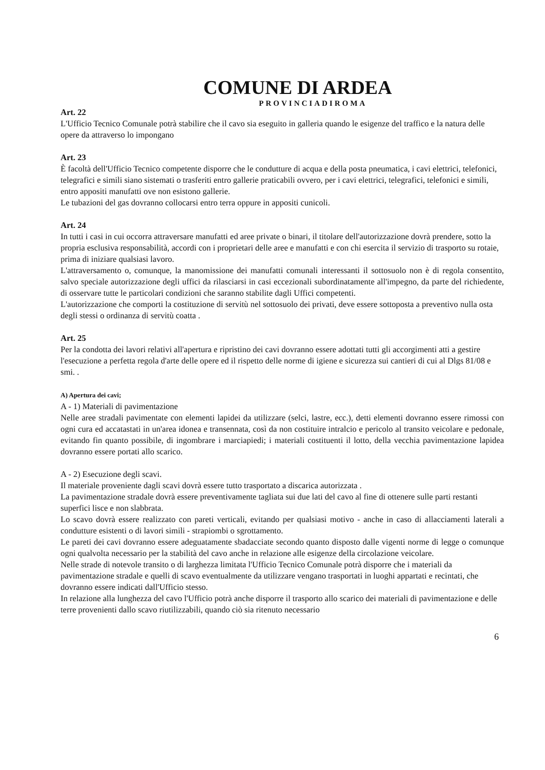COMUNE DI ARDEA
PROVINCIADIROMA
Art. 22
L'Ufficio Tecnico Comunale potrà stabilire che il cavo sia eseguito in galleria quando le esigenze del traffico e la natura delle opere da attraverso lo impongano
Art. 23
È facoltà dell'Ufficio Tecnico competente disporre che le condutture di acqua e della posta pneumatica, i cavi elettrici, telefonici, telegrafici e simili siano sistemati o trasferiti entro gallerie praticabili ovvero, per i cavi elettrici, telegrafici, telefonici e simili, entro appositi manufatti ove non esistono gallerie.
Le tubazioni del gas dovranno collocarsi entro terra oppure in appositi cunicoli.
Art. 24
In tutti i casi in cui occorra attraversare manufatti ed aree private o binari, il titolare dell'autorizzazione dovrà prendere, sotto la propria esclusiva responsabilità, accordi con i proprietari delle aree e manufatti e con chi esercita il servizio di trasporto su rotaie, prima di iniziare qualsiasi lavoro.
L'attraversamento o, comunque, la manomissione dei manufatti comunali interessanti il sottosuolo non è di regola consentito, salvo speciale autorizzazione degli uffici da rilasciarsi in casi eccezionali subordinatamente all'impegno, da parte del richiedente, di osservare tutte le particolari condizioni che saranno stabilite dagli Uffici competenti.
L'autorizzazione che comporti la costituzione di servitù nel sottosuolo dei privati, deve essere sottoposta a preventivo nulla osta degli stessi o ordinanza di servitù coatta .
Art. 25
Per la condotta dei lavori relativi all'apertura e ripristino dei cavi dovranno essere adottati tutti gli accorgimenti atti a gestire l'esecuzione a perfetta regola d'arte delle opere ed il rispetto delle norme di igiene e sicurezza sui cantieri di cui al Dlgs 81/08 e smi. .
A) Apertura dei cavi;
A - 1) Materiali di pavimentazione
Nelle aree stradali pavimentate con elementi lapidei da utilizzare (selci, lastre, ecc.), detti elementi dovranno essere rimossi con ogni cura ed accatastati in un'area idonea e transennata, così da non costituire intralcio e pericolo al transito veicolare e pedonale, evitando fin quanto possibile, di ingombrare i marciapiedi; i materiali costituenti il lotto, della vecchia pavimentazione lapidea dovranno essere portati allo scarico.
A - 2) Esecuzione degli scavi.
Il materiale proveniente dagli scavi dovrà essere tutto trasportato a discarica autorizzata .
La pavimentazione stradale dovrà essere preventivamente tagliata sui due lati del cavo al fine di ottenere sulle parti restanti superfici lisce e non slabbrata.
Lo scavo dovrà essere realizzato con pareti verticali, evitando per qualsiasi motivo - anche in caso di allacciamenti laterali a condutture esistenti o di lavori simili - strapiombi o sgrottamento.
Le pareti dei cavi dovranno essere adeguatamente sbadacciate secondo quanto disposto dalle vigenti norme di legge o comunque ogni qualvolta necessario per la stabilità del cavo anche in relazione alle esigenze della circolazione veicolare.
Nelle strade di notevole transito o di larghezza limitata l'Ufficio Tecnico Comunale potrà disporre che i materiali da pavimentazione stradale e quelli di scavo eventualmente da utilizzare vengano trasportati in luoghi appartati e recintati, che dovranno essere indicati dall'Ufficio stesso.
In relazione alla lunghezza del cavo l'Ufficio potrà anche disporre il trasporto allo scarico dei materiali di pavimentazione e delle terre provenienti dallo scavo riutilizzabili, quando ciò sia ritenuto necessario
6